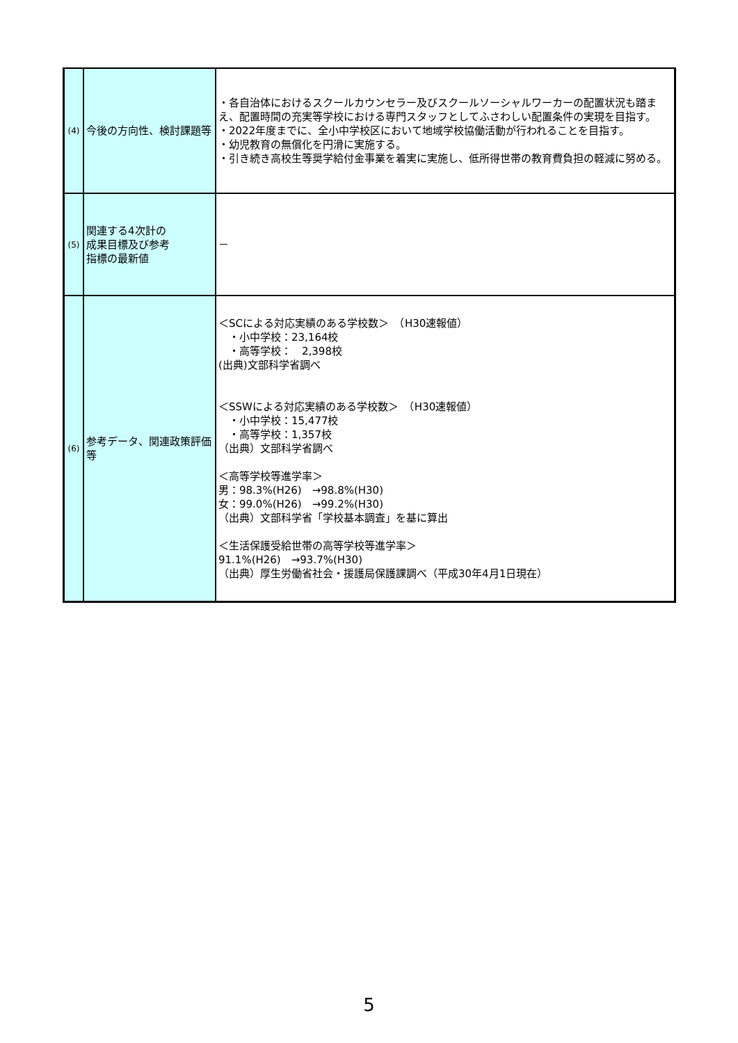| (4) | 今後の方向性、検討課題等 | ・各自治体におけるスクールカウンセラー及びスクールソーシャルワーカーの配置状況も踏まえ、配置時間の充実等学校における専門スタッフとしてふさわしい配置条件の実現を目指す。 ・2022年度までに、全小中学校区において地域学校協働活動が行われることを目指す。 ・幼児教育の無償化を円滑に実施する。 ・引き続き高校生等奨学給付金事業を着実に実施し、低所得世帯の教育費負担の軽減に努める。 |
| (5) | 関連する4次計の 成果目標及び参考 指標の最新値 | － |
| (6) | 参考データ、関連政策評価等 | ＜SCによる対応実績のある学校数＞ （H30速報値） ・小中学校：23,164校 ・高等学校： 2,398校 (出典)文部科学省調べ ＜SSWによる対応実績のある学校数＞ （H30速報値） ・小中学校：15,477校 ・高等学校：1,357校 （出典）文部科学省調べ ＜高等学校等進学率＞ 男：98.3%(H26) →98.8%(H30) 女：99.0%(H26) →99.2%(H30) （出典）文部科学省「学校基本調査」を基に算出 ＜生活保護受給世帯の高等学校等進学率＞ 91.1%(H26) →93.7%(H30) （出典）厚生労働省社会・援護局保護課調べ（平成30年4月1日現在） |
5